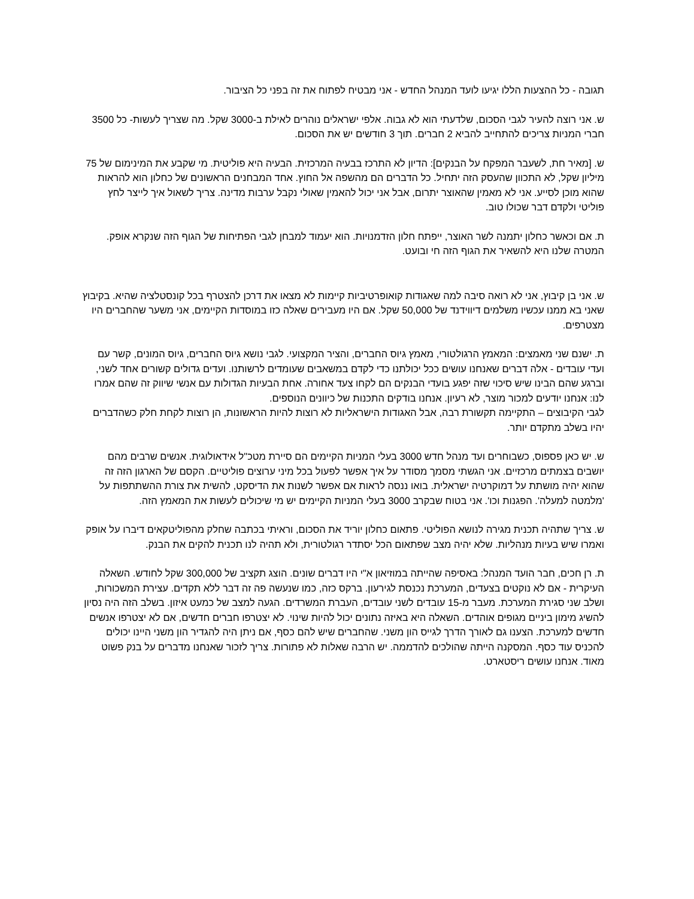תגובה - כל ההצעות הללו יגיעו לועד המנהל החדש - אני מבטיח לפתוח את זה בפני כל הציבור.
ש. אני רוצה להעיר לגבי הסכום, שלדעתי הוא לא גבוה. אלפי ישראלים נוהרים לאילת ב-3000 שקל. מה שצריך לעשות- כל 3500 חברי המניות צריכים להתחייב להביא 2 חברים. תוך 3 חודשים יש את הסכום.
ש. [מאיר חת, לשעבר המפקח על הבנקים]: הדיון לא התרכז בבעיה המרכזית. הבעיה היא פוליטית. מי שקבע את המינימום של 75 מיליון שקל, לא התכוון שהעסק הזה יתחיל. כל הדברים הם מהשפה אל החוץ. אחד המבחנים הראשונים של כחלון הוא להראות שהוא מוכן לסייע. אני לא מאמין שהאוצר יתרום, אבל אני יכול להאמין שאולי נקבל ערבות מדינה. צריך לשאול איך לייצר לחץ פוליטי ולקדם דבר שכולו טוב.
ת. אם וכאשר כחלון יתמנה לשר האוצר, ייפתח חלון הזדמנויות. הוא יעמוד למבחן לגבי הפתיחות של הגוף הזה שנקרא אופק. המטרה שלנו היא להשאיר את הגוף הזה חי ובועט.
ש. אני בן קיבוץ, אני לא רואה סיבה למה שאגודות קואופרטיביות קיימות לא מצאו את דרכן להצטרף בכל קונסטלציה שהיא. בקיבוץ שאני בא ממנו עכשיו משלמים דיווידנד של 50,000 שקל. אם היו מעבירים שאלה כזו במוסדות הקיימים, אני משער שהחברים היו מצטרפים.
ת. ישנם שני מאמצים: המאמץ הרגולטורי, מאמץ גיוס החברים, והציר המקצועי. לגבי נושא גיוס החברים, גיוס המונים, קשר עם ועדי עובדים - אלה דברים שאנחנו עושים ככל יכולתנו כדי לקדם במשאבים שעומדים לרשותנו. ועדים גדולים קשורים אחד לשני, וברגע שהם הבינו שיש סיכוי שזה יפגע בועדי הבנקים הם לקחו צעד אחורה. אחת הבעיות הגדולות עם אנשי שיווק זה שהם אמרו לנו: אנחנו יודעים למכור מוצר, לא רעיון. אנחנו בודקים התכנות של כיוונים הנוספים.
לגבי הקיבוצים – התקיימה תקשורת רבה, אבל האגודות הישראליות לא רוצות להיות הראשונות, הן רוצות לקחת חלק כשהדברים יהיו בשלב מתקדם יותר.
ש. יש כאן פספוס, כשבוחרים ועד מנהל חדש 3000 בעלי המניות הקיימים הם סיירת מטכ"ל אידאולוגית. אנשים שרבים מהם יושבים בצמתים מרכזיים. אני הגשתי מסמך מסודר על איך אפשר לפעול בכל מיני ערוצים פוליטיים. הקסם של הארגון הזה זה שהוא יהיה מושתת על דמוקרטיה ישראלית. בואו ננסה לראות אם אפשר לשנות את הדיסקט, להשית את צורת ההשתתפות על 'מלמטה למעלה'. הפגנות וכו'. אני בטוח שבקרב 3000 בעלי המניות הקיימים יש מי שיכולים לעשות את המאמץ הזה.
ש. צריך שתהיה תכנית מגירה לנושא הפוליטי. פתאום כחלון יוריד את הסכום, וראיתי בכתבה שחלק מהפוליטקאים דיברו על אופק ואמרו שיש בעיות מנהליות. שלא יהיה מצב שפתאום הכל יסתדר רגולטורית, ולא תהיה לנו תכנית להקים את הבנק.
ת. רן חכים, חבר הועד המנהל: באסיפה שהייתה במוזיאון א"י היו דברים שונים. הוצג תקציב של 300,000 שקל לחודש. השאלה העיקרית - אם לא נוקטים בצעדים, המערכת נכנסת לגירעון. ברקס כזה, כמו שנעשה פה זה דבר ללא תקדים. עצירת המשכורות, ושלב שני סגירת המערכת. מעבר מ-15 עובדים לשני עובדים, העברת המשרדים. הגעה למצב של כמעט איזון. בשלב הזה היה נסיון להשיג מימון ביניים מגופים אוהדים. השאלה היא באיזה נתונים יכול להיות שינוי. לא יצטרפו חברים חדשים, אם לא יצטרפו אנשים חדשים למערכת. הצענו גם לאורך הדרך לגייס הון משני. שהחברים שיש להם כסף, אם ניתן היה להגדיר הון משני היינו יכולים להכניס עוד כסף. המסקנה הייתה שהולכים להדממה. יש הרבה שאלות לא פתורות. צריך לזכור שאנחנו מדברים על בנק פשוט מאוד. אנחנו עושים ריסטארט.